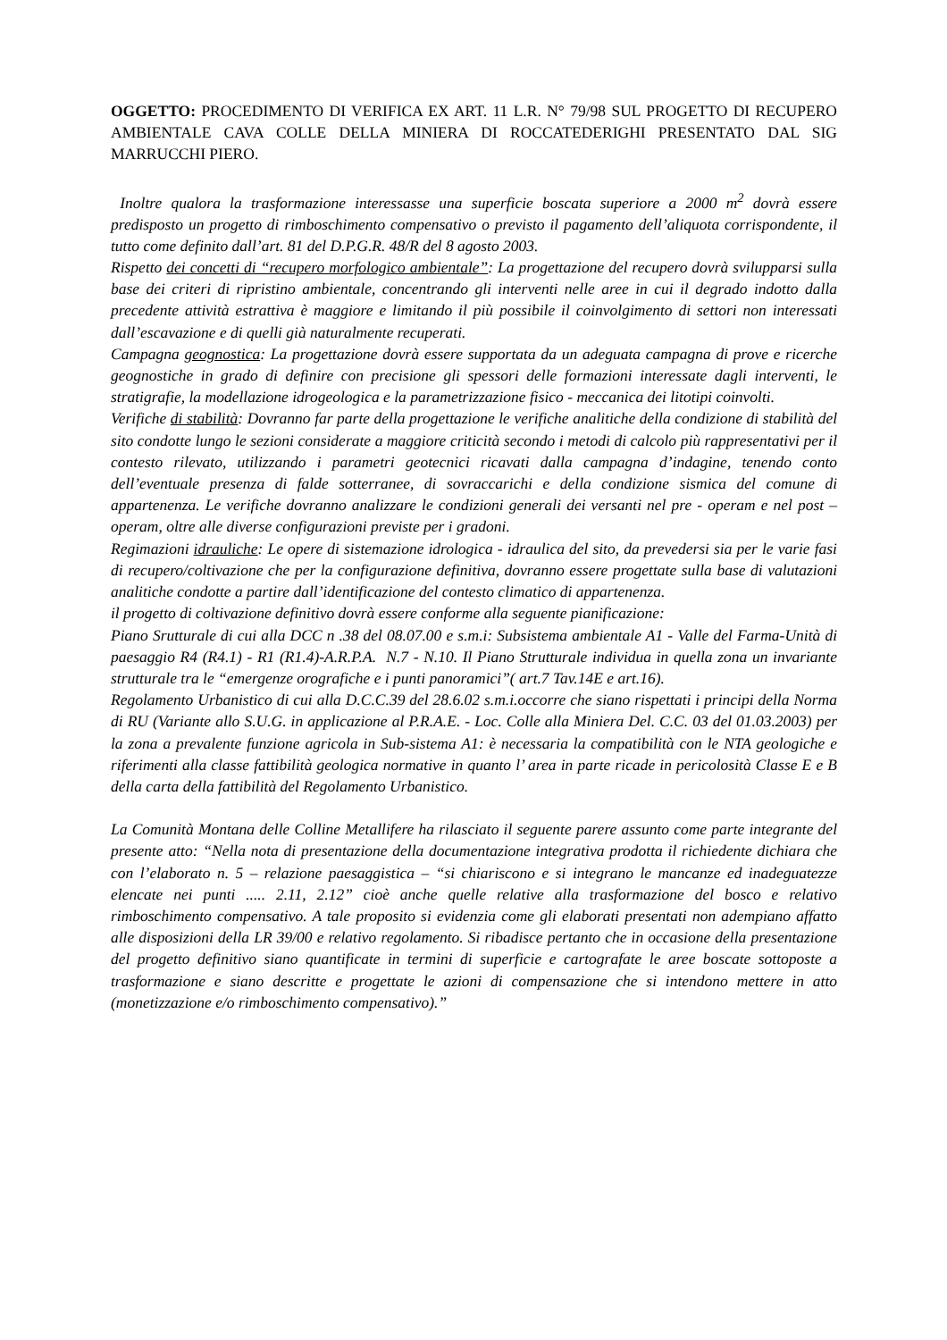OGGETTO: PROCEDIMENTO DI VERIFICA EX ART. 11 L.R. N° 79/98 SUL PROGETTO DI RECUPERO AMBIENTALE CAVA COLLE DELLA MINIERA DI ROCCATEDERIGHI PRESENTATO DAL SIG MARRUCCHI PIERO.
Inoltre qualora la trasformazione interessasse una superficie boscata superiore a 2000 m<sup>2</sup> dovrà essere predisposto un progetto di rimboschimento compensativo o previsto il pagamento dell’aliquota corrispondente, il tutto come definito dall’art. 81 del D.P.G.R. 48/R del 8 agosto 2003.
Rispetto dei concetti di “recupero morfologico ambientale”: La progettazione del recupero dovrà svilupparsi sulla base dei criteri di ripristino ambientale, concentrando gli interventi nelle aree in cui il degrado indotto dalla precedente attività estrattiva è maggiore e limitando il più possibile il coinvolgimento di settori non interessati dall’escavazione e di quelli già naturalmente recuperati.
Campagna geognostica: La progettazione dovrà essere supportata da un adeguata campagna di prove e ricerche geognostiche in grado di definire con precisione gli spessori delle formazioni interessate dagli interventi, le stratigrafie, la modellazione idrogeologica e la parametrizzazione fisico - meccanica dei litotipi coinvolti.
Verifiche di stabilità: Dovranno far parte della progettazione le verifiche analitiche della condizione di stabilità del sito condotte lungo le sezioni considerate a maggiore criticità secondo i metodi di calcolo più rappresentativi per il contesto rilevato, utilizzando i parametri geotecnici ricavati dalla campagna d’indagine, tenendo conto dell’eventuale presenza di falde sotterranee, di sovraccarichi e della condizione sismica del comune di appartenenza. Le verifiche dovranno analizzare le condizioni generali dei versanti nel pre - operam e nel post – operam, oltre alle diverse configurazioni previste per i gradoni.
Regimazioni idrauliche: Le opere di sistemazione idrologica - idraulica del sito, da prevedersi sia per le varie fasi di recupero/coltivazione che per la configurazione definitiva, dovranno essere progettate sulla base di valutazioni analitiche condotte a partire dall’identificazione del contesto climatico di appartenenza.
il progetto di coltivazione definitivo dovrà essere conforme alla seguente pianificazione:
Piano Srutturale di cui alla DCC n .38 del 08.07.00 e s.m.i: Subsistema ambientale A1 - Valle del Farma-Unità di paesaggio R4 (R4.1) - R1 (R1.4)-A.R.P.A. N.7 - N.10. Il Piano Strutturale individua in quella zona un invariante strutturale tra le “emergenze orografiche e i punti panoramici”( art.7 Tav.14E e art.16).
Regolamento Urbanistico di cui alla D.C.C.39 del 28.6.02 s.m.i.occorre che siano rispettati i principi della Norma di RU (Variante allo S.U.G. in applicazione al P.R.A.E. - Loc. Colle alla Miniera Del. C.C. 03 del 01.03.2003) per la zona a prevalente funzione agricola in Sub-sistema A1: è necessaria la compatibilità con le NTA geologiche e riferimenti alla classe fattibilità geologica normative in quanto l’ area in parte ricade in pericolosità Classe E e B della carta della fattibilità del Regolamento Urbanistico.
La Comunità Montana delle Colline Metallifere ha rilasciato il seguente parere assunto come parte integrante del presente atto: “Nella nota di presentazione della documentazione integrativa prodotta il richiedente dichiara che con l’elaborato n. 5 – relazione paesaggistica – “si chiariscono e si integrano le mancanze ed inadeguatezze elencate nei punti ..... 2.11, 2.12” cioè anche quelle relative alla trasformazione del bosco e relativo rimboschimento compensativo. A tale proposito si evidenzia come gli elaborati presentati non adempiano affatto alle disposizioni della LR 39/00 e relativo regolamento. Si ribadisce pertanto che in occasione della presentazione del progetto definitivo siano quantificate in termini di superficie e cartografate le aree boscate sottoposte a trasformazione e siano descritte e progettate le azioni di compensazione che si intendono mettere in atto (monetizzazione e/o rimboschimento compensativo).”